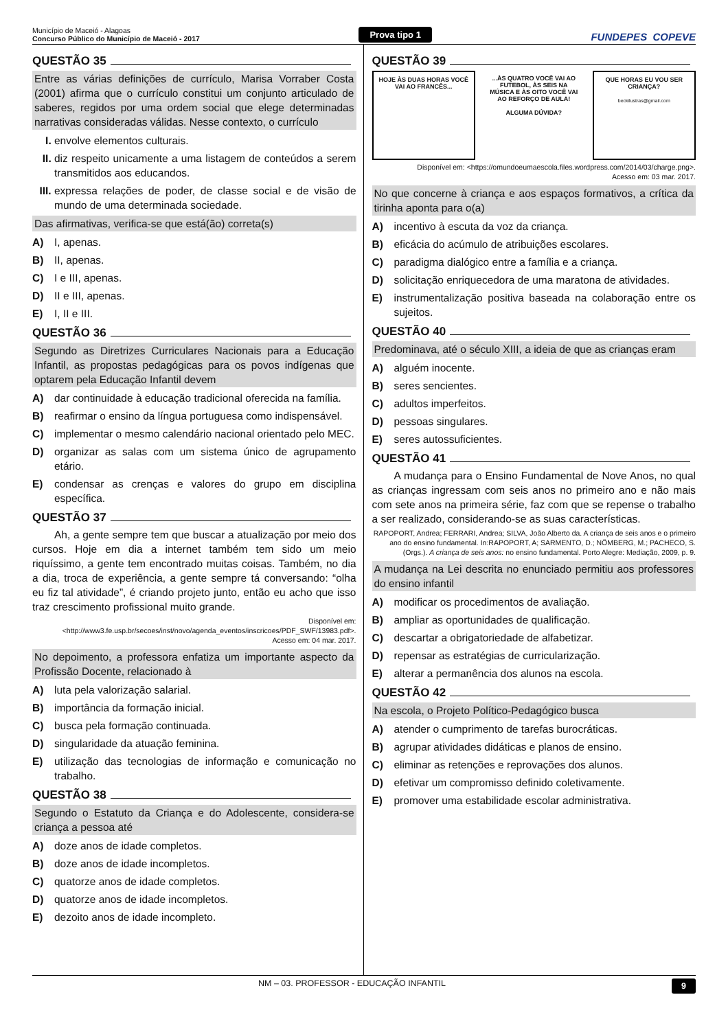Município de Maceió - Alagoas
Concurso Público do Município de Maceió - 2017
Prova tipo 1
FUNDEPES COPEVE
QUESTÃO 35
Entre as várias definições de currículo, Marisa Vorraber Costa (2001) afirma que o currículo constitui um conjunto articulado de saberes, regidos por uma ordem social que elege determinadas narrativas consideradas válidas. Nesse contexto, o currículo
I. envolve elementos culturais.
II. diz respeito unicamente a uma listagem de conteúdos a serem transmitidos aos educandos.
III. expressa relações de poder, de classe social e de visão de mundo de uma determinada sociedade.
Das afirmativas, verifica-se que está(ão) correta(s)
A) I, apenas.
B) II, apenas.
C) I e III, apenas.
D) II e III, apenas.
E) I, II e III.
QUESTÃO 36
Segundo as Diretrizes Curriculares Nacionais para a Educação Infantil, as propostas pedagógicas para os povos indígenas que optarem pela Educação Infantil devem
A) dar continuidade à educação tradicional oferecida na família.
B) reafirmar o ensino da língua portuguesa como indispensável.
C) implementar o mesmo calendário nacional orientado pelo MEC.
D) organizar as salas com um sistema único de agrupamento etário.
E) condensar as crenças e valores do grupo em disciplina específica.
QUESTÃO 37
Ah, a gente sempre tem que buscar a atualização por meio dos cursos. Hoje em dia a internet também tem sido um meio riquíssimo, a gente tem encontrado muitas coisas. Também, no dia a dia, troca de experiência, a gente sempre tá conversando: “olha eu fiz tal atividade”, é criando projeto junto, então eu acho que isso traz crescimento profissional muito grande.
Disponível em: <http://www3.fe.usp.br/secoes/inst/novo/agenda_eventos/inscricoes/PDF_SWF/13983.pdf>.
Acesso em: 04 mar. 2017.
No depoimento, a professora enfatiza um importante aspecto da Profissão Docente, relacionado à
A) luta pela valorização salarial.
B) importância da formação inicial.
C) busca pela formação continuada.
D) singularidade da atuação feminina.
E) utilização das tecnologias de informação e comunicação no trabalho.
QUESTÃO 38
Segundo o Estatuto da Criança e do Adolescente, considera-se criança a pessoa até
A) doze anos de idade completos.
B) doze anos de idade incompletos.
C) quatorze anos de idade completos.
D) quatorze anos de idade incompletos.
E) dezoito anos de idade incompleto.
QUESTÃO 39
HOJE ÀS DUAS HORAS VOCÊ VAI AO FRANCÊS...
...ÀS QUATRO VOCÊ VAI AO FUTEBOL, ÀS SEIS NA MÚSICA E ÀS OITO VOCÊ VAI AO REFORÇO DE AULA!
ALGUMA DÚVIDA?
QUE HORAS EU VOU SER CRIANÇA?
beckilustras@gmail.com
Disponível em: <https://omundoeumaescola.files.wordpress.com/2014/03/charge.png>.
Acesso em: 03 mar. 2017.
No que concerne à criança e aos espaços formativos, a crítica da tirinha aponta para o(a)
A) incentivo à escuta da voz da criança.
B) eficácia do acúmulo de atribuições escolares.
C) paradigma dialógico entre a família e a criança.
D) solicitação enriquecedora de uma maratona de atividades.
E) instrumentalização positiva baseada na colaboração entre os sujeitos.
QUESTÃO 40
Predominava, até o século XIII, a ideia de que as crianças eram
A) alguém inocente.
B) seres sencientes.
C) adultos imperfeitos.
D) pessoas singulares.
E) seres autossuficientes.
QUESTÃO 41
A mudança para o Ensino Fundamental de Nove Anos, no qual as crianças ingressam com seis anos no primeiro ano e não mais com sete anos na primeira série, faz com que se repense o trabalho a ser realizado, considerando-se as suas características.
RAPOPORT, Andrea; FERRARI, Andrea; SILVA, João Alberto da. A criança de seis anos e o primeiro ano do ensino fundamental. In:RAPOPORT, A; SARMENTO, D.; NÖMBERG, M.; PACHECO, S. (Orgs.). A criança de seis anos: no ensino fundamental. Porto Alegre: Mediação, 2009, p. 9.
A mudança na Lei descrita no enunciado permitiu aos professores do ensino infantil
A) modificar os procedimentos de avaliação.
B) ampliar as oportunidades de qualificação.
C) descartar a obrigatoriedade de alfabetizar.
D) repensar as estratégias de curricularização.
E) alterar a permanência dos alunos na escola.
QUESTÃO 42
Na escola, o Projeto Político-Pedagógico busca
A) atender o cumprimento de tarefas burocráticas.
B) agrupar atividades didáticas e planos de ensino.
C) eliminar as retenções e reprovações dos alunos.
D) efetivar um compromisso definido coletivamente.
E) promover uma estabilidade escolar administrativa.
NM – 03. PROFESSOR - EDUCAÇÃO INFANTIL 9